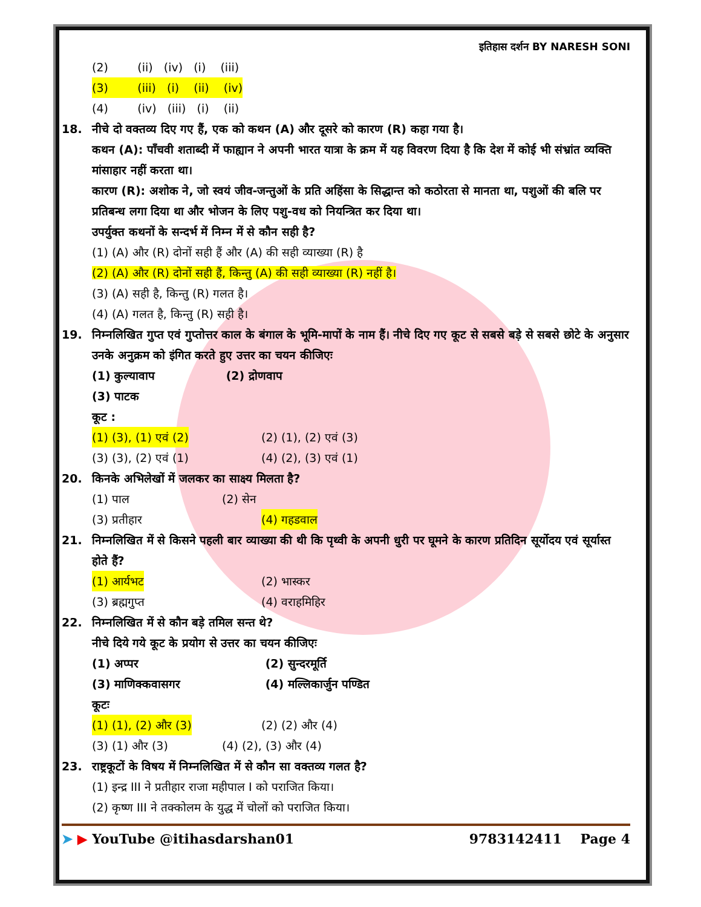इतिहास दर्शन BY NARESH SONI
(2) (ii) (iv) (i) (iii)
(3) (iii) (i) (ii) (iv)
(4) (iv) (iii) (i) (ii)
18. नीचे दो वक्तव्य दिए गए हैं, एक को कथन (A) और दूसरे को कारण (R) कहा गया है।
कथन (A): पाँचवी शताब्दी में फाह्यान ने अपनी भारत यात्रा के क्रम में यह विवरण दिया है कि देश में कोई भी संभ्रांत व्यक्ति मांसाहार नहीं करता था।
कारण (R): अशोक ने, जो स्वयं जीव-जन्तुओं के प्रति अहिंसा के सिद्धान्त को कठोरता से मानता था, पशुओं की बलि पर प्रतिबन्ध लगा दिया था और भोजन के लिए पशु-वध को नियन्त्रित कर दिया था।
उपर्युक्त कथनों के सन्दर्भ में निम्न में से कौन सही है?
(1) (A) और (R) दोनों सही हैं और (A) की सही व्याख्या (R) है
(2) (A) और (R) दोनों सही हैं, किन्तु (A) की सही व्याख्या (R) नहीं है।
(3) (A) सही है, किन्तु (R) गलत है।
(4) (A) गलत है, किन्तु (R) सही है।
19. निम्नलिखित गुप्त एवं गुप्तोत्तर काल के बंगाल के भूमि-मापों के नाम हैं। नीचे दिए गए कूट से सबसे बड़े से सबसे छोटे के अनुसार उनके अनुक्रम को इंगित करते हुए उत्तर का चयन कीजिएः
(1) कुल्यावाप (2) द्रोणवाप
(3) पाटक
कूट :
(1) (3), (1) एवं (2) (2) (1), (2) एवं (3)
(3) (3), (2) एवं (1) (4) (2), (3) एवं (1)
20. किनके अभिलेखों में जलकर का साक्ष्य मिलता है?
(1) पाल (2) सेन
(3) प्रतीहार (4) गहडवाल
21. निम्नलिखित में से किसने पहली बार व्याख्या की थी कि पृथ्वी के अपनी धुरी पर घूमने के कारण प्रतिदिन सूर्योदय एवं सूर्यास्त होते हैं?
(1) आर्यभट (2) भास्कर
(3) ब्रह्मगुप्त (4) वराहमिहिर
22. निम्नलिखित में से कौन बड़े तमिल सन्त थे?
नीचे दिये गये कूट के प्रयोग से उत्तर का चयन कीजिएः
(1) अप्पर (2) सुन्दरमूर्ति
(3) माणिक्कवासगर (4) मल्लिकार्जुन पण्डित
कूटः
(1) (1), (2) और (3) (2) (2) और (4)
(3) (1) और (3) (4) (2), (3) और (4)
23. राष्ट्रकूटों के विषय में निम्नलिखित में से कौन सा वक्तव्य गलत है?
(1) इन्द्र III ने प्रतीहार राजा महीपाल I को पराजित किया।
(2) कृष्ण III ने तक्कोलम के युद्ध में चोलों को पराजित किया।
➤ ▶ YouTube @itihasdarshan01 9783142411 Page 4